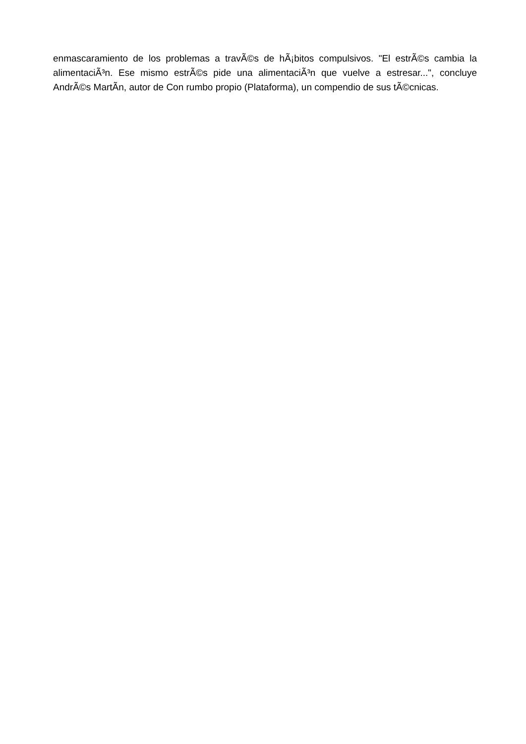enmascaramiento de los problemas a travÃ©s de hÃ¡bitos compulsivos. "El estrÃ©s cambia la alimentaciÃ³n. Ese mismo estrÃ©s pide una alimentaciÃ³n que vuelve a estresar...", concluye AndrÃ©s MartÃ­n, autor de Con rumbo propio (Plataforma), un compendio de sus tÃ©cnicas.